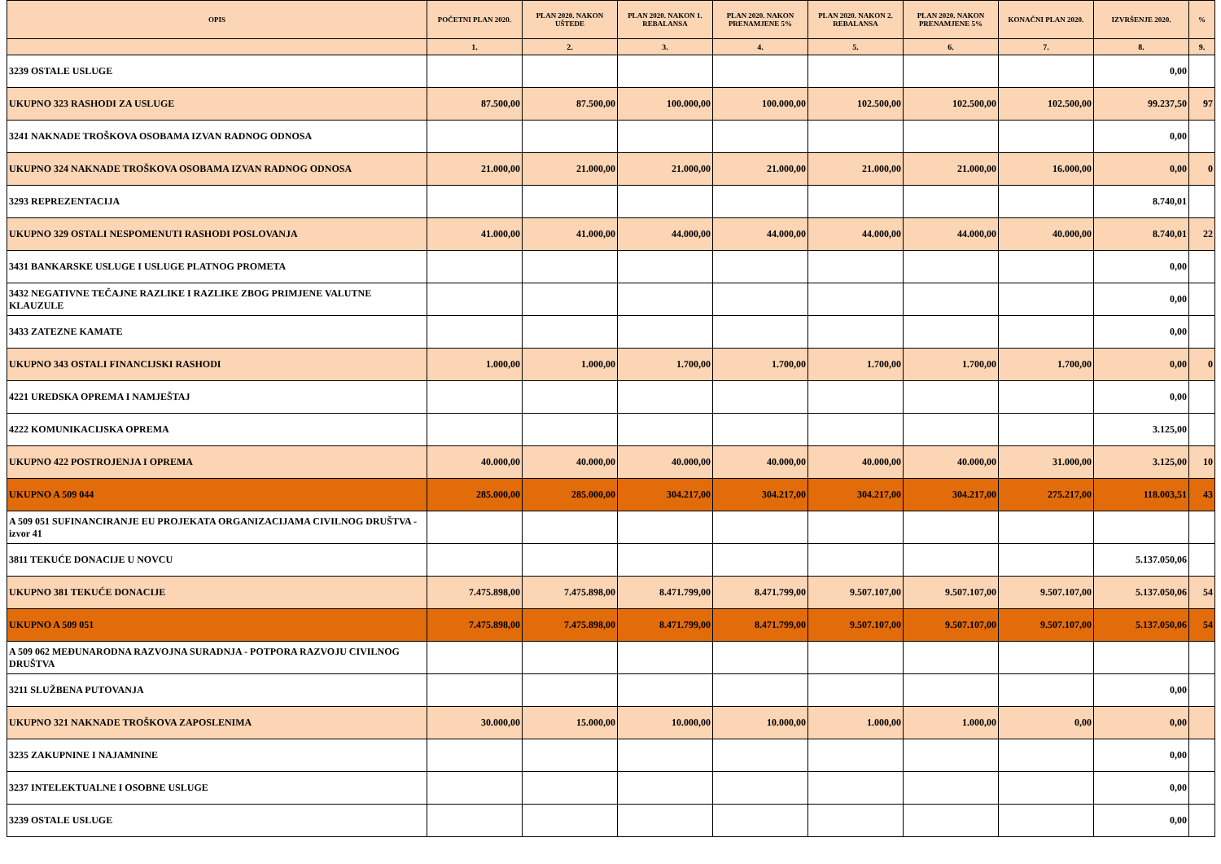| OPIS | POČETNI PLAN 2020. | PLAN 2020. NAKON UŠTEDE | PLAN 2020. NAKON 1. REBALANSA | PLAN 2020. NAKON PRENAMJENE 5% | PLAN 2020. NAKON 2. REBALANSA | PLAN 2020. NAKON PRENAMJENE 5% | KONAČNI PLAN 2020. | IZVRŠENJE 2020. | % |
| --- | --- | --- | --- | --- | --- | --- | --- | --- | --- |
| | 1. | 2. | 3. | 4. | 5. | 6. | 7. | 8. | 9. |
| 3239 OSTALE USLUGE | | | | | | | | 0,00 | |
| UKUPNO 323 RASHODI ZA USLUGE | 87.500,00 | 87.500,00 | 100.000,00 | 100.000,00 | 102.500,00 | 102.500,00 | 102.500,00 | 99.237,50 | 97 |
| 3241 NAKNADE TROŠKOVA OSOBAMA IZVAN RADNOG ODNOSA | | | | | | | | 0,00 | |
| UKUPNO 324 NAKNADE TROŠKOVA OSOBAMA IZVAN RADNOG ODNOSA | 21.000,00 | 21.000,00 | 21.000,00 | 21.000,00 | 21.000,00 | 21.000,00 | 16.000,00 | 0,00 | 0 |
| 3293 REPREZENTACIJA | | | | | | | | 8.740,01 | |
| UKUPNO 329 OSTALI NESPOMENUTI RASHODI POSLOVANJA | 41.000,00 | 41.000,00 | 44.000,00 | 44.000,00 | 44.000,00 | 44.000,00 | 40.000,00 | 8.740,01 | 22 |
| 3431 BANKARSKE USLUGE I USLUGE PLATNOG PROMETA | | | | | | | | 0,00 | |
| 3432 NEGATIVNE TEČAJNE RAZLIKE I RAZLIKE ZBOG PRIMJENE VALUTNE KLAUZULE | | | | | | | | 0,00 | |
| 3433 ZATEZNE KAMATE | | | | | | | | 0,00 | |
| UKUPNO 343 OSTALI FINANCIJSKI RASHODI | 1.000,00 | 1.000,00 | 1.700,00 | 1.700,00 | 1.700,00 | 1.700,00 | 1.700,00 | 0,00 | 0 |
| 4221 UREDSKA OPREMA I NAMJEŠTAJ | | | | | | | | 0,00 | |
| 4222 KOMUNIKACIJSKA OPREMA | | | | | | | | 3.125,00 | |
| UKUPNO 422 POSTROJENJA I OPREMA | 40.000,00 | 40.000,00 | 40.000,00 | 40.000,00 | 40.000,00 | 40.000,00 | 31.000,00 | 3.125,00 | 10 |
| UKUPNO A 509 044 | 285.000,00 | 285.000,00 | 304.217,00 | 304.217,00 | 304.217,00 | 304.217,00 | 275.217,00 | 118.003,51 | 43 |
| A 509 051 SUFINANCIRANJE EU PROJEKATA ORGANIZACIJAMA CIVILNOG DRUŠTVA - izvor 41 | | | | | | | | | |
| 3811 TEKUĆE DONACIJE U NOVCU | | | | | | | | 5.137.050,06 | |
| UKUPNO 381 TEKUĆE DONACIJE | 7.475.898,00 | 7.475.898,00 | 8.471.799,00 | 8.471.799,00 | 9.507.107,00 | 9.507.107,00 | 9.507.107,00 | 5.137.050,06 | 54 |
| UKUPNO A 509 051 | 7.475.898,00 | 7.475.898,00 | 8.471.799,00 | 8.471.799,00 | 9.507.107,00 | 9.507.107,00 | 9.507.107,00 | 5.137.050,06 | 54 |
| A 509 062 MEĐUNARODNA RAZVOJNA SURADNJA - POTPORA RAZVOJU CIVILNOG DRUŠTVA | | | | | | | | | |
| 3211 SLUŽBENA PUTOVANJA | | | | | | | | 0,00 | |
| UKUPNO 321 NAKNADE TROŠKOVA ZAPOSLENIMA | 30.000,00 | 15.000,00 | 10.000,00 | 10.000,00 | 1.000,00 | 1.000,00 | 0,00 | 0,00 | |
| 3235 ZAKUPNINE I NAJAMNINE | | | | | | | | 0,00 | |
| 3237 INTELEKTUALNE I OSOBNE USLUGE | | | | | | | | 0,00 | |
| 3239 OSTALE USLUGE | | | | | | | | 0,00 | |